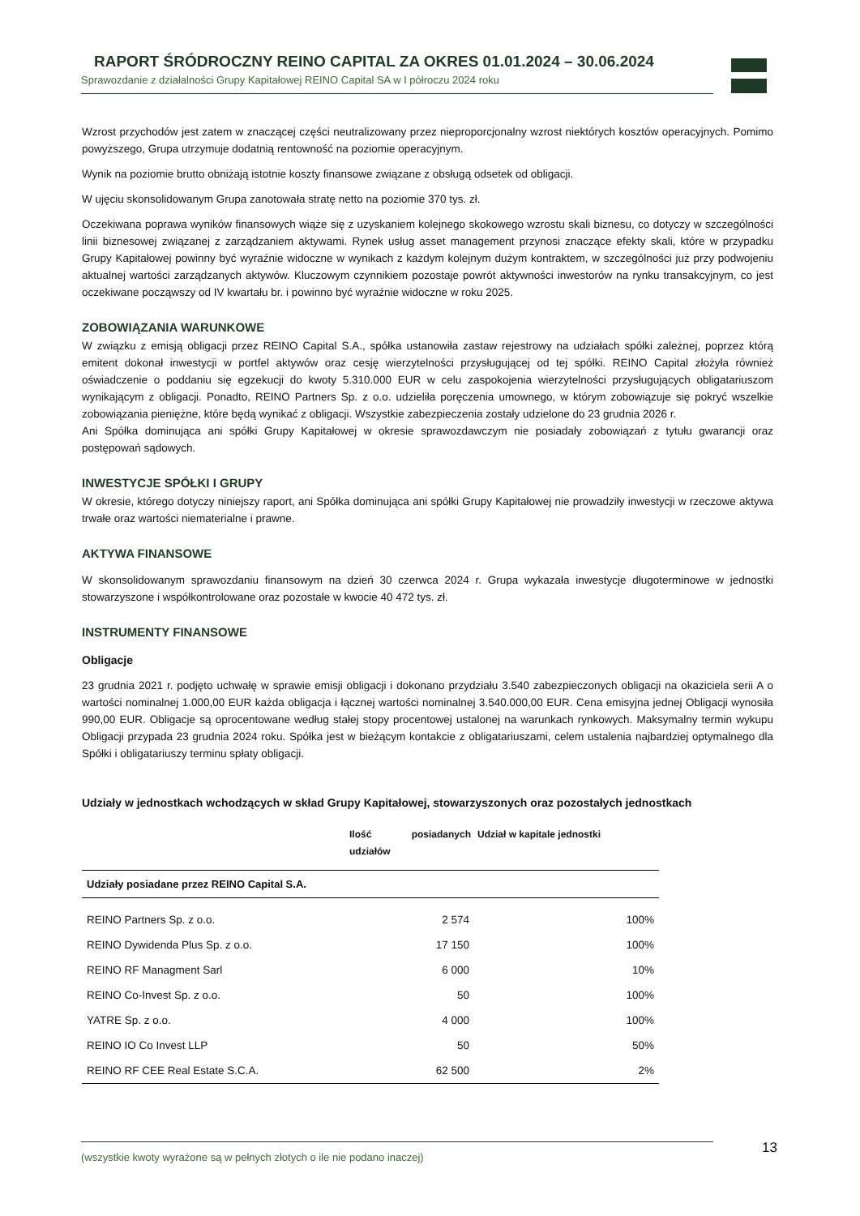RAPORT ŚRÓDROCZNY REINO CAPITAL ZA OKRES 01.01.2024 – 30.06.2024
Sprawozdanie z działalności Grupy Kapitałowej REINO Capital SA w I półroczu 2024 roku
Wzrost przychodów jest zatem w znaczącej części neutralizowany przez nieproporcjonalny wzrost niektórych kosztów operacyjnych. Pomimo powyższego, Grupa utrzymuje dodatnią rentowność na poziomie operacyjnym.
Wynik na poziomie brutto obniżają istotnie koszty finansowe związane z obsługą odsetek od obligacji.
W ujęciu skonsolidowanym Grupa zanotowała stratę netto na poziomie 370 tys. zł.
Oczekiwana poprawa wyników finansowych wiąże się z uzyskaniem kolejnego skokowego wzrostu skali biznesu, co dotyczy w szczególności linii biznesowej związanej z zarządzaniem aktywami. Rynek usług asset management przynosi znaczące efekty skali, które w przypadku Grupy Kapitałowej powinny być wyraźnie widoczne w wynikach z każdym kolejnym dużym kontraktem, w szczególności już przy podwojeniu aktualnej wartości zarządzanych aktywów. Kluczowym czynnikiem pozostaje powrót aktywności inwestorów na rynku transakcyjnym, co jest oczekiwane począwszy od IV kwartału br. i powinno być wyraźnie widoczne w roku 2025.
ZOBOWIĄZANIA WARUNKOWE
W związku z emisją obligacji przez REINO Capital S.A., spółka ustanowiła zastaw rejestrowy na udziałach spółki zależnej, poprzez którą emitent dokonał inwestycji w portfel aktywów oraz cesję wierzytelności przysługującej od tej spółki. REINO Capital złożyła również oświadczenie o poddaniu się egzekucji do kwoty 5.310.000 EUR w celu zaspokojenia wierzytelności przysługujących obligatariuszom wynikającym z obligacji. Ponadto, REINO Partners Sp. z o.o. udzieliła poręczenia umownego, w którym zobowiązuje się pokryć wszelkie zobowiązania pieniężne, które będą wynikać z obligacji. Wszystkie zabezpieczenia zostały udzielone do 23 grudnia 2026 r.
Ani Spółka dominująca ani spółki Grupy Kapitałowej w okresie sprawozdawczym nie posiadały zobowiązań z tytułu gwarancji oraz postępowań sądowych.
INWESTYCJE SPÓŁKI I GRUPY
W okresie, którego dotyczy niniejszy raport, ani Spółka dominująca ani spółki Grupy Kapitałowej nie prowadziły inwestycji w rzeczowe aktywa trwałe oraz wartości niematerialne i prawne.
AKTYWA FINANSOWE
W skonsolidowanym sprawozdaniu finansowym na dzień 30 czerwca 2024 r. Grupa wykazała inwestycje długoterminowe w jednostki stowarzyszone i współkontrolowane oraz pozostałe w kwocie 40 472 tys. zł.
INSTRUMENTY FINANSOWE
Obligacje
23 grudnia 2021 r. podjęto uchwałę w sprawie emisji obligacji i dokonano przydziału 3.540 zabezpieczonych obligacji na okaziciela serii A o wartości nominalnej 1.000,00 EUR każda obligacja i łącznej wartości nominalnej 3.540.000,00 EUR. Cena emisyjna jednej Obligacji wynosiła 990,00 EUR. Obligacje są oprocentowane według stałej stopy procentowej ustalonej na warunkach rynkowych. Maksymalny termin wykupu Obligacji przypada 23 grudnia 2024 roku. Spółka jest w bieżącym kontakcie z obligatariuszami, celem ustalenia najbardziej optymalnego dla Spółki i obligatariuszy terminu spłaty obligacji.
Udziały w jednostkach wchodzących w skład Grupy Kapitałowej, stowarzyszonych oraz pozostałych jednostkach
| | Ilość posiadanych udziałów | Udział w kapitale jednostki |
| --- | --- | --- |
| Udziały posiadane przez REINO Capital S.A. | | |
| REINO Partners Sp. z o.o. | 2 574 | 100% |
| REINO Dywidenda Plus Sp. z o.o. | 17 150 | 100% |
| REINO RF Managment Sarl | 6 000 | 10% |
| REINO Co-Invest Sp. z o.o. | 50 | 100% |
| YATRE Sp. z o.o. | 4 000 | 100% |
| REINO IO Co Invest LLP | 50 | 50% |
| REINO RF CEE Real Estate S.C.A. | 62 500 | 2% |
(wszystkie kwoty wyrażone są w pełnych złotych o ile nie podano inaczej) 13